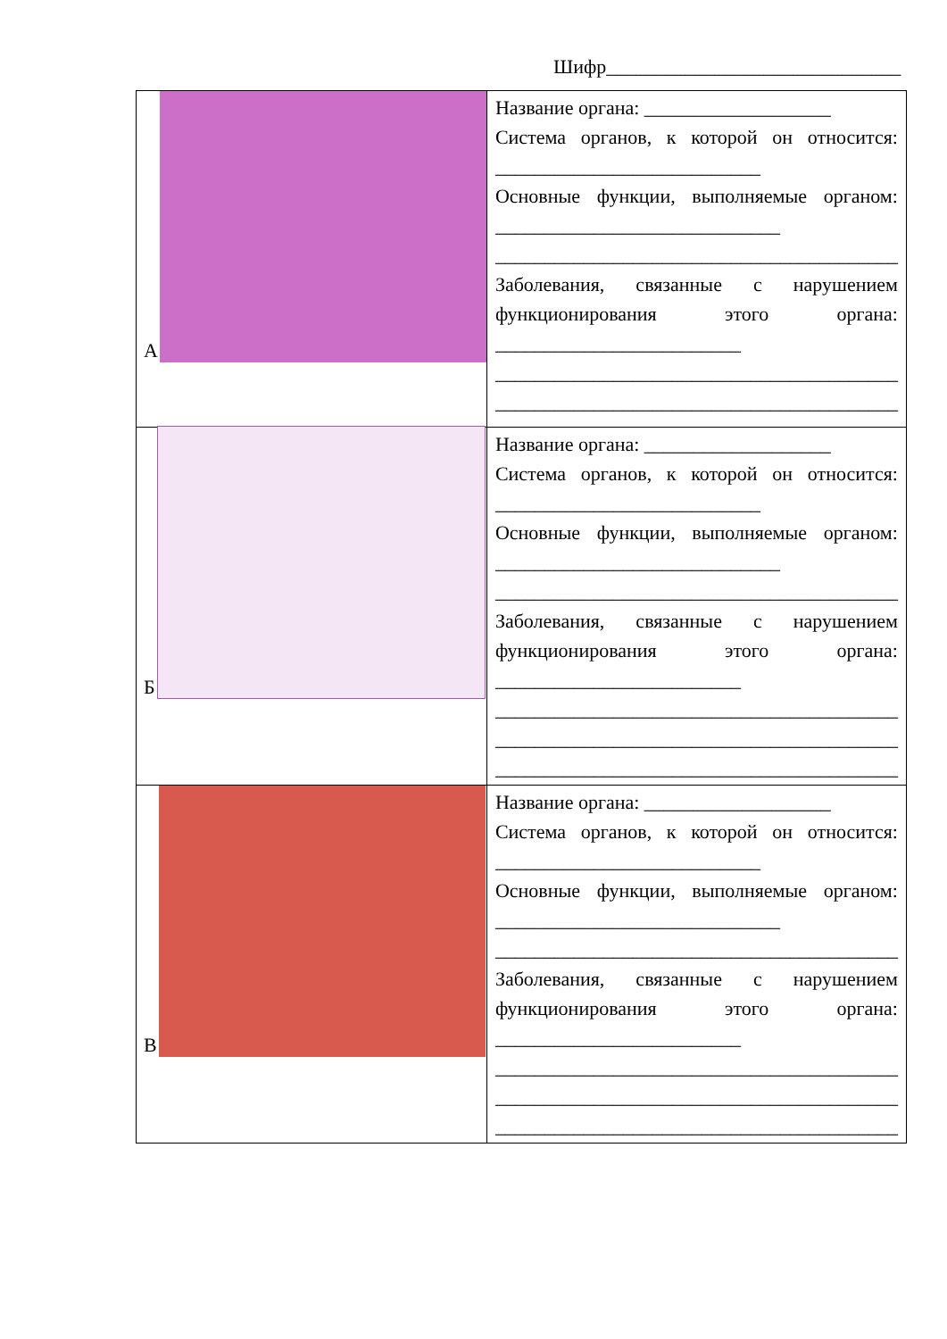Шифр______________________________
| А | Название органа: ___________________ Система органов, к которой он относится: ___________________________ Основные функции, выполняемые органом: _____________________________ _________________________________________ Заболевания, связанные с нарушением функционирования этого органа: _________________________ _________________________________________ _________________________________________ |
| Б | Название органа: ___________________ Система органов, к которой он относится: ___________________________ Основные функции, выполняемые органом: _____________________________ _________________________________________ Заболевания, связанные с нарушением функционирования этого органа: _________________________ _________________________________________ _________________________________________ _________________________________________ |
| В | Название органа: ___________________ Система органов, к которой он относится: ___________________________ Основные функции, выполняемые органом: _____________________________ _________________________________________ Заболевания, связанные с нарушением функционирования этого органа: _________________________ _________________________________________ _________________________________________ _________________________________________ |